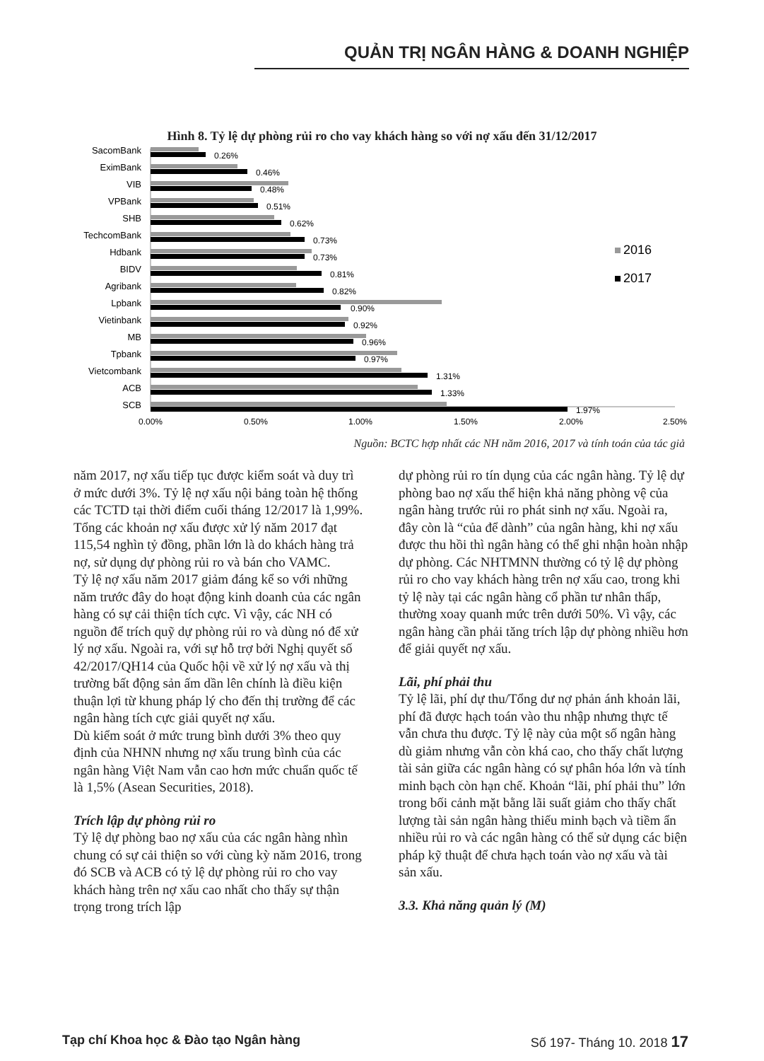QUẢN TRỊ NGÂN HÀNG & DOANH NGHIỆP
Hình 8. Tỷ lệ dự phòng rủi ro cho vay khách hàng so với nợ xấu đến 31/12/2017
SacomBank
EximBank
VIB
VPBank
SHB
TechcomBank
Hdbank
BIDV
Agribank
Lpbank
Vietinbank
MB
Tpbank
Vietcombank
ACB
SCB
0.26%
0.46%
0.48%
0.51%
0.62%
0.73%
0.73%
0.81%
0.82%
0.90%
0.92%
0.96%
0.97%
1.31%
1.33%
1.97%
0.00%
0.50%
1.00%
1.50%
2.00%
2.50%
2016
2017
Nguồn: BCTC hợp nhất các NH năm 2016, 2017 và tính toán của tác giả
năm 2017, nợ xấu tiếp tục được kiểm soát và duy trì ở mức dưới 3%. Tỷ lệ nợ xấu nội bảng toàn hệ thống các TCTD tại thời điểm cuối tháng 12/2017 là 1,99%. Tổng các khoản nợ xấu được xử lý năm 2017 đạt 115,54 nghìn tỷ đồng, phần lớn là do khách hàng trả nợ, sử dụng dự phòng rủi ro và bán cho VAMC.
Tỷ lệ nợ xấu năm 2017 giảm đáng kể so với những năm trước đây do hoạt động kinh doanh của các ngân hàng có sự cải thiện tích cực. Vì vậy, các NH có nguồn để trích quỹ dự phòng rủi ro và dùng nó để xử lý nợ xấu. Ngoài ra, với sự hỗ trợ bởi Nghị quyết số 42/2017/QH14 của Quốc hội về xử lý nợ xấu và thị trường bất động sản ấm dần lên chính là điều kiện thuận lợi từ khung pháp lý cho đến thị trường để các ngân hàng tích cực giải quyết nợ xấu.
Dù kiểm soát ở mức trung bình dưới 3% theo quy định của NHNN nhưng nợ xấu trung bình của các ngân hàng Việt Nam vẫn cao hơn mức chuẩn quốc tế là 1,5% (Asean Securities, 2018).
Trích lập dự phòng rủi ro
Tỷ lệ dự phòng bao nợ xấu của các ngân hàng nhìn chung có sự cải thiện so với cùng kỳ năm 2016, trong đó SCB và ACB có tỷ lệ dự phòng rủi ro cho vay khách hàng trên nợ xấu cao nhất cho thấy sự thận trọng trong trích lập
dự phòng rủi ro tín dụng của các ngân hàng. Tỷ lệ dự phòng bao nợ xấu thể hiện khả năng phòng vệ của ngân hàng trước rủi ro phát sinh nợ xấu. Ngoài ra, đây còn là “của để dành” của ngân hàng, khi nợ xấu được thu hồi thì ngân hàng có thể ghi nhận hoàn nhập dự phòng. Các NHTMNN thường có tỷ lệ dự phòng rủi ro cho vay khách hàng trên nợ xấu cao, trong khi tỷ lệ này tại các ngân hàng cổ phần tư nhân thấp, thường xoay quanh mức trên dưới 50%. Vì vậy, các ngân hàng cần phải tăng trích lập dự phòng nhiều hơn để giải quyết nợ xấu.
Lãi, phí phải thu
Tỷ lệ lãi, phí dự thu/Tổng dư nợ phản ánh khoản lãi, phí đã được hạch toán vào thu nhập nhưng thực tế vẫn chưa thu được. Tỷ lệ này của một số ngân hàng dù giảm nhưng vẫn còn khá cao, cho thấy chất lượng tài sản giữa các ngân hàng có sự phân hóa lớn và tính minh bạch còn hạn chế. Khoản “lãi, phí phải thu” lớn trong bối cảnh mặt bằng lãi suất giảm cho thấy chất lượng tài sản ngân hàng thiếu minh bạch và tiềm ẩn nhiều rủi ro và các ngân hàng có thể sử dụng các biện pháp kỹ thuật để chưa hạch toán vào nợ xấu và tài sản xấu.
3.3. Khả năng quản lý (M)
Tạp chí Khoa học & Đào tạo Ngân hàng Số 197- Tháng 10. 2018 17